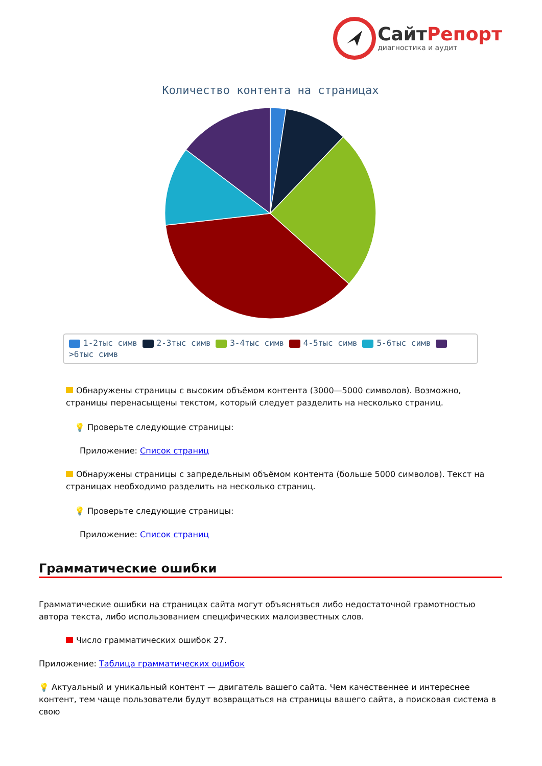СайтРепорт
диагностика и аудит
Количество контента на страницах
1-2тыс симв 2-3тыс симв 3-4тыс симв 4-5тыс симв 5-6тыс симв >6тыс симв
Обнаружены страницы с высоким объёмом контента (3000—5000 символов). Возможно, страницы перенасыщены текстом, который следует разделить на несколько страниц.
💡 Проверьте следующие страницы:
Приложение: Список страниц
Обнаружены страницы с запредельным объёмом контента (больше 5000 символов). Текст на страницах необходимо разделить на несколько страниц.
💡 Проверьте следующие страницы:
Приложение: Список страниц
Грамматические ошибки
Грамматические ошибки на страницах сайта могут объясняться либо недостаточной грамотностью автора текста, либо использованием специфических малоизвестных слов.
Число грамматических ошибок 27.
Приложение: Таблица грамматических ошибок
💡 Актуальный и уникальный контент — двигатель вашего сайта. Чем качественнее и интереснее контент, тем чаще пользователи будут возвращаться на страницы вашего сайта, а поисковая система в свою